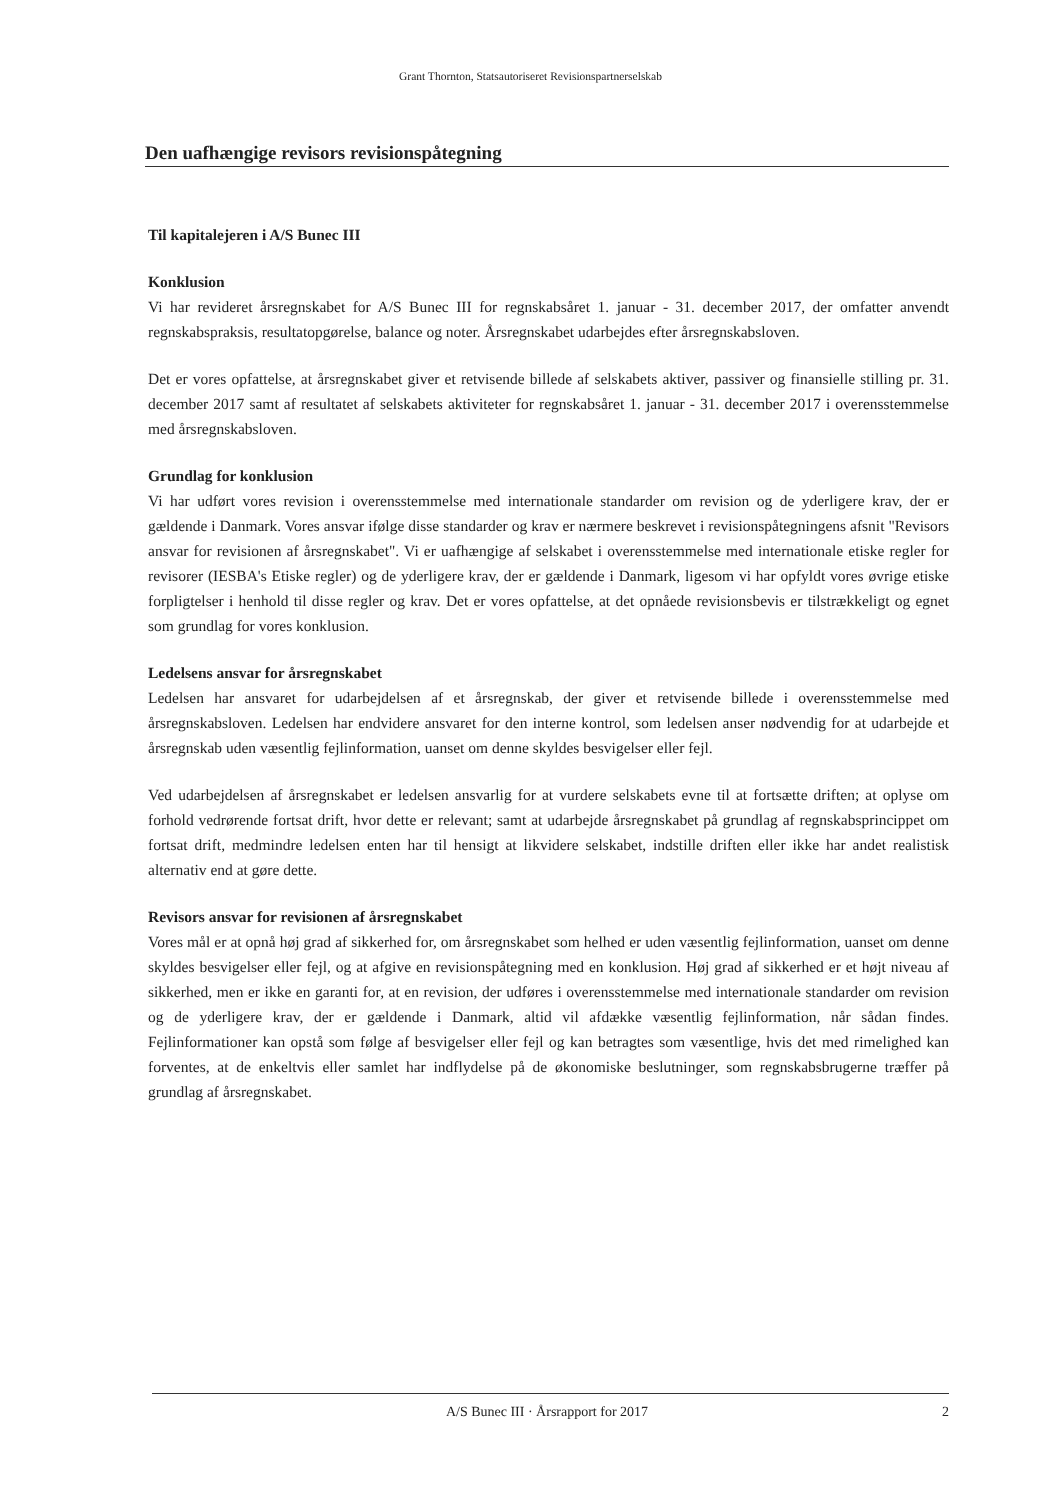Grant Thornton, Statsautoriseret Revisionspartnerselskab
Den uafhængige revisors revisionspåtegning
Til kapitalejeren i A/S Bunec III
Konklusion
Vi har revideret årsregnskabet for A/S Bunec III for regnskabsåret 1. januar - 31. december 2017, der omfatter anvendt regnskabspraksis, resultatopgørelse, balance og noter. Årsregnskabet udarbejdes efter årsregnskabsloven.
Det er vores opfattelse, at årsregnskabet giver et retvisende billede af selskabets aktiver, passiver og finansielle stilling pr. 31. december 2017 samt af resultatet af selskabets aktiviteter for regnskabsåret 1. januar - 31. december 2017 i overensstemmelse med årsregnskabsloven.
Grundlag for konklusion
Vi har udført vores revision i overensstemmelse med internationale standarder om revision og de yderligere krav, der er gældende i Danmark. Vores ansvar ifølge disse standarder og krav er nærmere beskrevet i revisionspåtegningens afsnit "Revisors ansvar for revisionen af årsregnskabet". Vi er uafhængige af selskabet i overensstemmelse med internationale etiske regler for revisorer (IESBA's Etiske regler) og de yderligere krav, der er gældende i Danmark, ligesom vi har opfyldt vores øvrige etiske forpligtelser i henhold til disse regler og krav. Det er vores opfattelse, at det opnåede revisionsbevis er tilstrækkeligt og egnet som grundlag for vores konklusion.
Ledelsens ansvar for årsregnskabet
Ledelsen har ansvaret for udarbejdelsen af et årsregnskab, der giver et retvisende billede i overensstemmelse med årsregnskabsloven. Ledelsen har endvidere ansvaret for den interne kontrol, som ledelsen anser nødvendig for at udarbejde et årsregnskab uden væsentlig fejlinformation, uanset om denne skyldes besvigelser eller fejl.
Ved udarbejdelsen af årsregnskabet er ledelsen ansvarlig for at vurdere selskabets evne til at fortsætte driften; at oplyse om forhold vedrørende fortsat drift, hvor dette er relevant; samt at udarbejde årsregnskabet på grundlag af regnskabsprincippet om fortsat drift, medmindre ledelsen enten har til hensigt at likvidere selskabet, indstille driften eller ikke har andet realistisk alternativ end at gøre dette.
Revisors ansvar for revisionen af årsregnskabet
Vores mål er at opnå høj grad af sikkerhed for, om årsregnskabet som helhed er uden væsentlig fejlinformation, uanset om denne skyldes besvigelser eller fejl, og at afgive en revisionspåtegning med en konklusion. Høj grad af sikkerhed er et højt niveau af sikkerhed, men er ikke en garanti for, at en revision, der udføres i overensstemmelse med internationale standarder om revision og de yderligere krav, der er gældende i Danmark, altid vil afdække væsentlig fejlinformation, når sådan findes. Fejlinformationer kan opstå som følge af besvigelser eller fejl og kan betragtes som væsentlige, hvis det med rimelighed kan forventes, at de enkeltvis eller samlet har indflydelse på de økonomiske beslutninger, som regnskabsbrugerne træffer på grundlag af årsregnskabet.
A/S Bunec III · Årsrapport for 2017 2